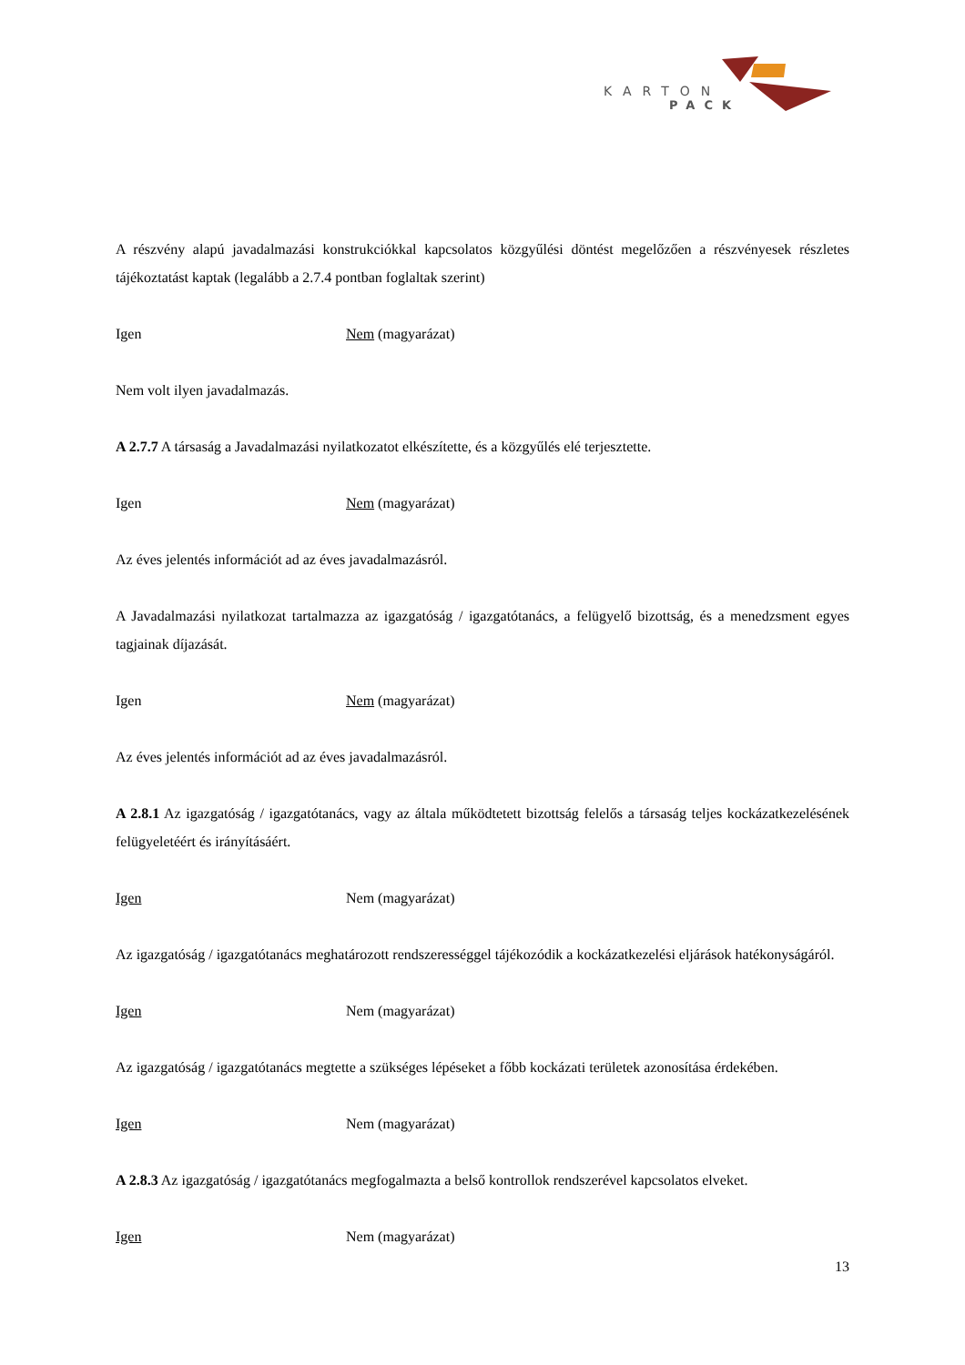KARTON
PACK
A részvény alapú javadalmazási konstrukciókkal kapcsolatos közgyűlési döntést megelőzően a részvényesek részletes tájékoztatást kaptak (legalább a 2.7.4 pontban foglaltak szerint)
Igen Nem (magyarázat)
Nem volt ilyen javadalmazás.
A 2.7.7 A társaság a Javadalmazási nyilatkozatot elkészítette, és a közgyűlés elé terjesztette.
Igen Nem (magyarázat)
Az éves jelentés információt ad az éves javadalmazásról.
A Javadalmazási nyilatkozat tartalmazza az igazgatóság / igazgatótanács, a felügyelő bizottság, és a menedzsment egyes tagjainak díjazását.
Igen Nem (magyarázat)
Az éves jelentés információt ad az éves javadalmazásról.
A 2.8.1 Az igazgatóság / igazgatótanács, vagy az általa működtetett bizottság felelős a társaság teljes kockázatkezelésének felügyeletéért és irányításáért.
Igen Nem (magyarázat)
Az igazgatóság / igazgatótanács meghatározott rendszerességgel tájékozódik a kockázatkezelési eljárások hatékonyságáról.
Igen Nem (magyarázat)
Az igazgatóság / igazgatótanács megtette a szükséges lépéseket a főbb kockázati területek azonosítása érdekében.
Igen Nem (magyarázat)
A 2.8.3 Az igazgatóság / igazgatótanács megfogalmazta a belső kontrollok rendszerével kapcsolatos elveket.
Igen Nem (magyarázat)
13